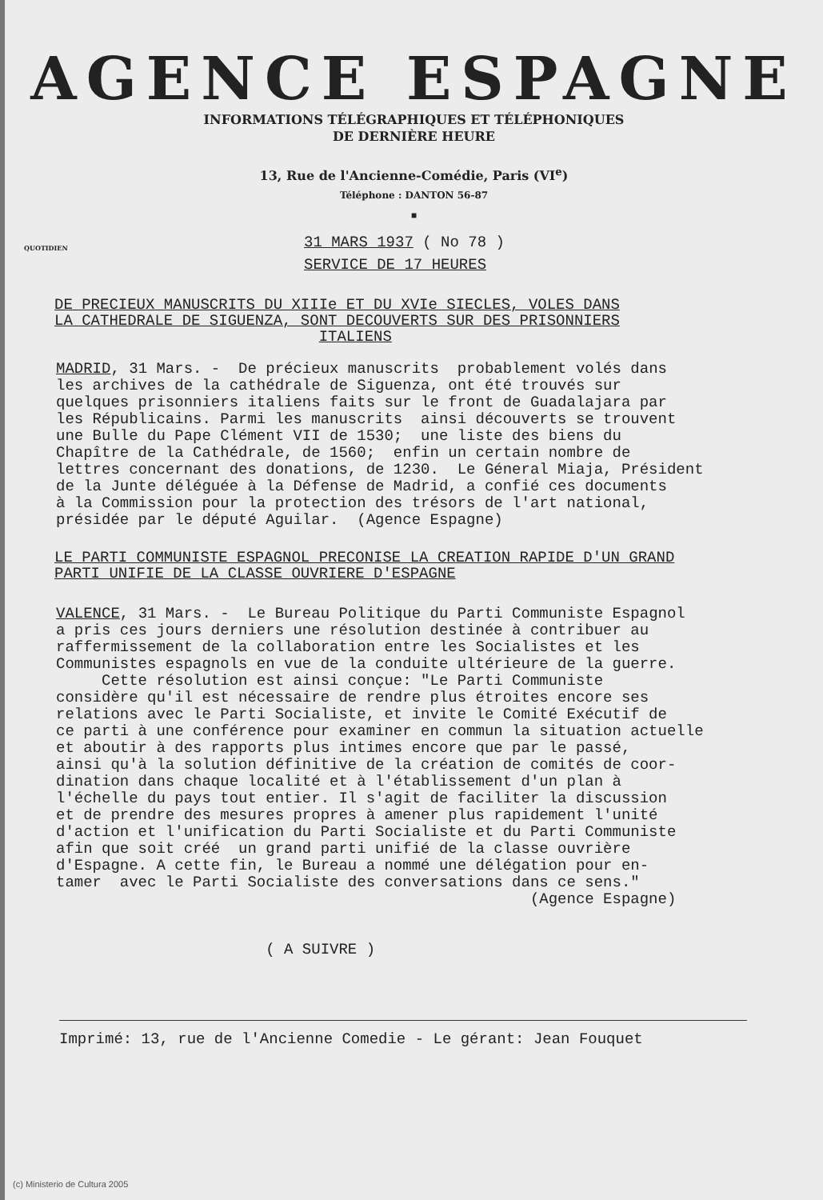AGENCE ESPAGNE
INFORMATIONS TÉLÉGRAPHIQUES ET TÉLÉPHONIQUES
DE DERNIÈRE HEURE
13, Rue de l'Ancienne-Comédie, Paris (VI<sup>e</sup>)
Téléphone : DANTON 56-87
■
QUOTIDIEN
31 MARS 1937 ( No 78 )
SERVICE DE 17 HEURES
DE PRECIEUX MANUSCRITS DU XIIIe ET DU XVIe SIECLES, VOLES DANS
LA CATHEDRALE DE SIGUENZA, SONT DECOUVERTS SUR DES PRISONNIERS
ITALIENS
MADRID, 31 Mars. - De précieux manuscrits probablement volés dans les archives de la cathédrale de Siguenza, ont été trouvés sur quelques prisonniers italiens faits sur le front de Guadalajara par les Républicains. Parmi les manuscrits ainsi découverts se trouvent une Bulle du Pape Clément VII de 1530; une liste des biens du Chapître de la Cathédrale, de 1560; enfin un certain nombre de lettres concernant des donations, de 1230. Le Géneral Miaja, Président de la Junte déléguée à la Défense de Madrid, a confié ces documents à la Commission pour la protection des trésors de l'art national, présidée par le député Aguilar. (Agence Espagne)
LE PARTI COMMUNISTE ESPAGNOL PRECONISE LA CREATION RAPIDE D'UN GRAND
PARTI UNIFIE DE LA CLASSE OUVRIERE D'ESPAGNE
VALENCE, 31 Mars. - Le Bureau Politique du Parti Communiste Espagnol a pris ces jours derniers une résolution destinée à contribuer au raffermissement de la collaboration entre les Socialistes et les Communistes espagnols en vue de la conduite ultérieure de la guerre. Cette résolution est ainsi conçue: "Le Parti Communiste considère qu'il est nécessaire de rendre plus étroites encore ses relations avec le Parti Socialiste, et invite le Comité Exécutif de ce parti à une conférence pour examiner en commun la situation actuelle et aboutir à des rapports plus intimes encore que par le passé, ainsi qu'à la solution définitive de la création de comités de coor- dination dans chaque localité et à l'établissement d'un plan à l'échelle du pays tout entier. Il s'agit de faciliter la discussion et de prendre des mesures propres à amener plus rapidement l'unité d'action et l'unification du Parti Socialiste et du Parti Communiste afin que soit créé un grand parti unifié de la classe ouvrière d'Espagne. A cette fin, le Bureau a nommé une délégation pour en- tamer avec le Parti Socialiste des conversations dans ce sens." (Agence Espagne) ( A SUIVRE )
Imprimé: 13, rue de l'Ancienne Comedie - Le gérant: Jean Fouquet
(c) Ministerio de Cultura 2005